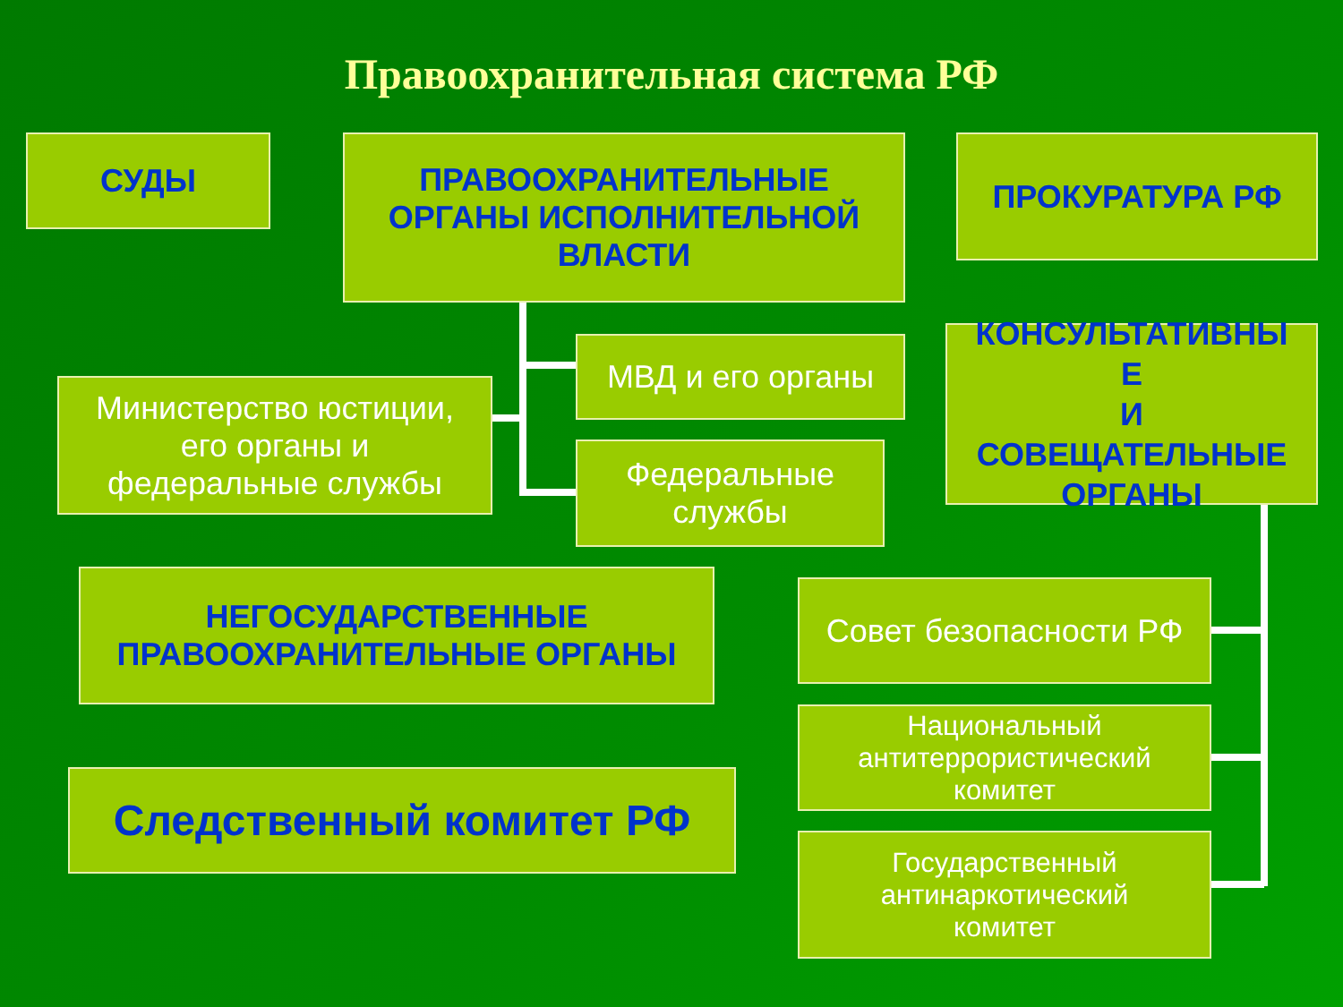Правоохранительная система РФ
СУДЫ
ПРАВООХРАНИТЕЛЬНЫЕ
ОРГАНЫ ИСПОЛНИТЕЛЬНОЙ
ВЛАСТИ
ПРОКУРАТУРА РФ
МВД и его органы
Министерство юстиции,
его органы и
федеральные службы
Федеральные
службы
КОНСУЛЬТАТИВНЫ
Е
И
СОВЕЩАТЕЛЬНЫЕ
ОРГАНЫ
НЕГОСУДАРСТВЕННЫЕ
ПРАВООХРАНИТЕЛЬНЫЕ ОРГАНЫ
Следственный комитет РФ
Совет безопасности РФ
Национальный
антитеррористический
комитет
Государственный
антинаркотический
комитет